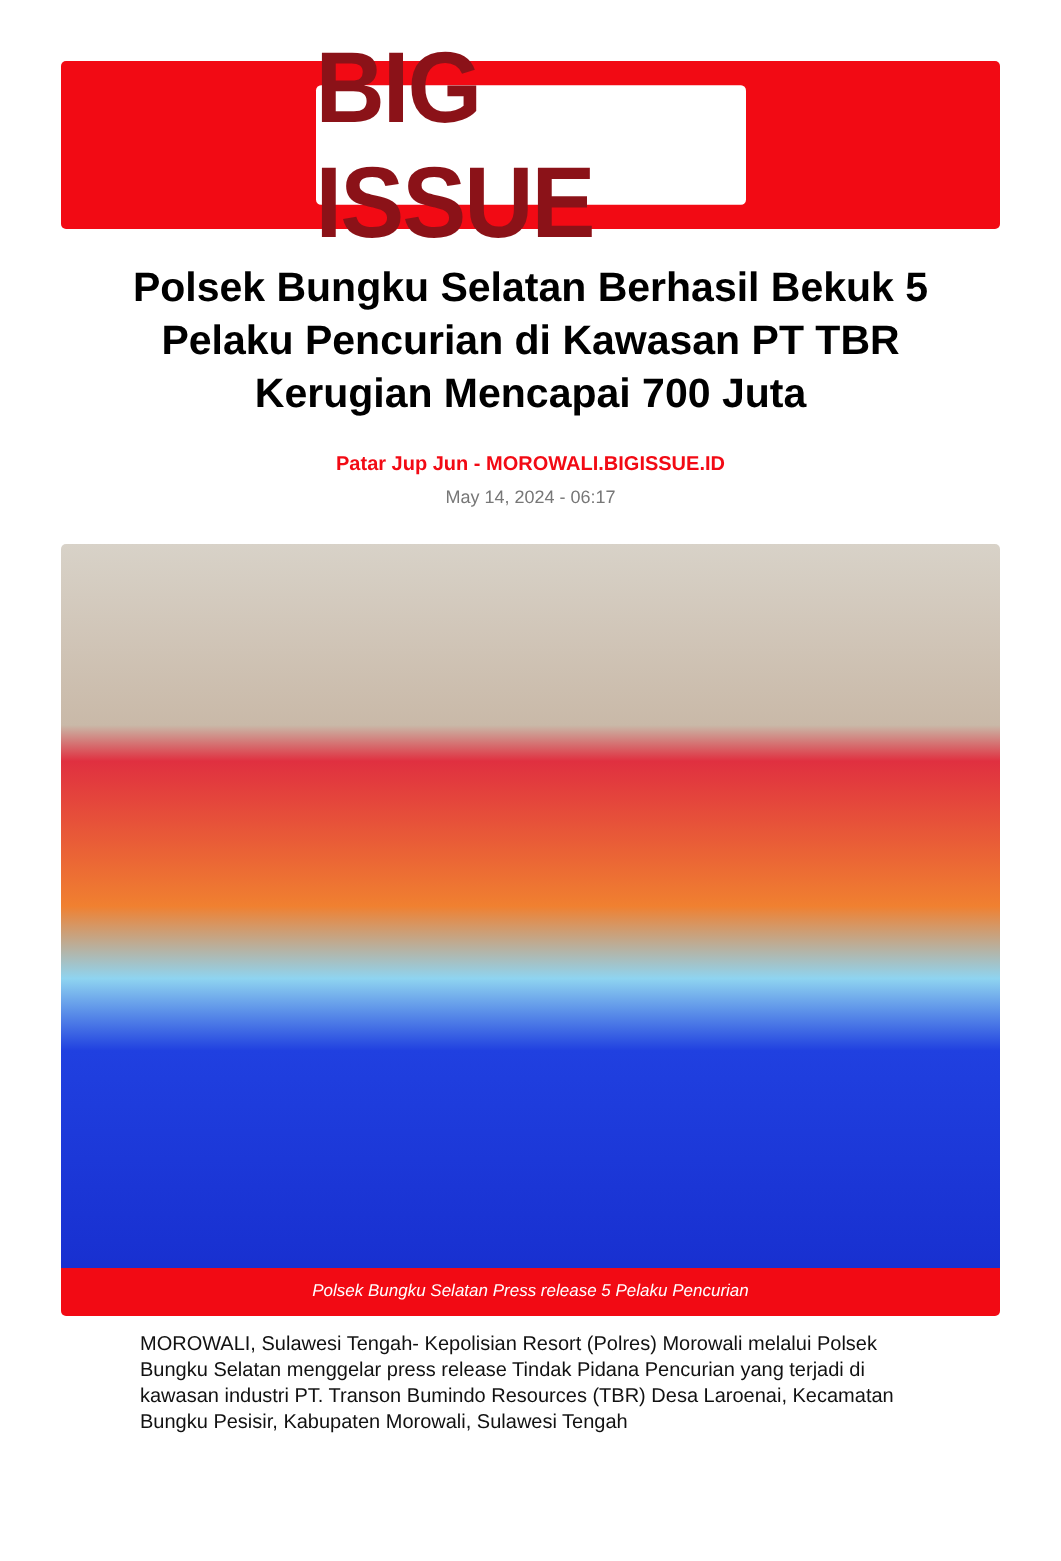BIG ISSUE
Polsek Bungku Selatan Berhasil Bekuk 5 Pelaku Pencurian di Kawasan PT TBR Kerugian Mencapai 700 Juta
Patar Jup Jun - MOROWALI.BIGISSUE.ID
May 14, 2024 - 06:17
Polsek Bungku Selatan Press release 5 Pelaku Pencurian
MOROWALI, Sulawesi Tengah- Kepolisian Resort (Polres) Morowali melalui Polsek Bungku Selatan menggelar press release Tindak Pidana Pencurian yang terjadi di kawasan industri PT. Transon Bumindo Resources (TBR) Desa Laroenai, Kecamatan Bungku Pesisir, Kabupaten Morowali, Sulawesi Tengah